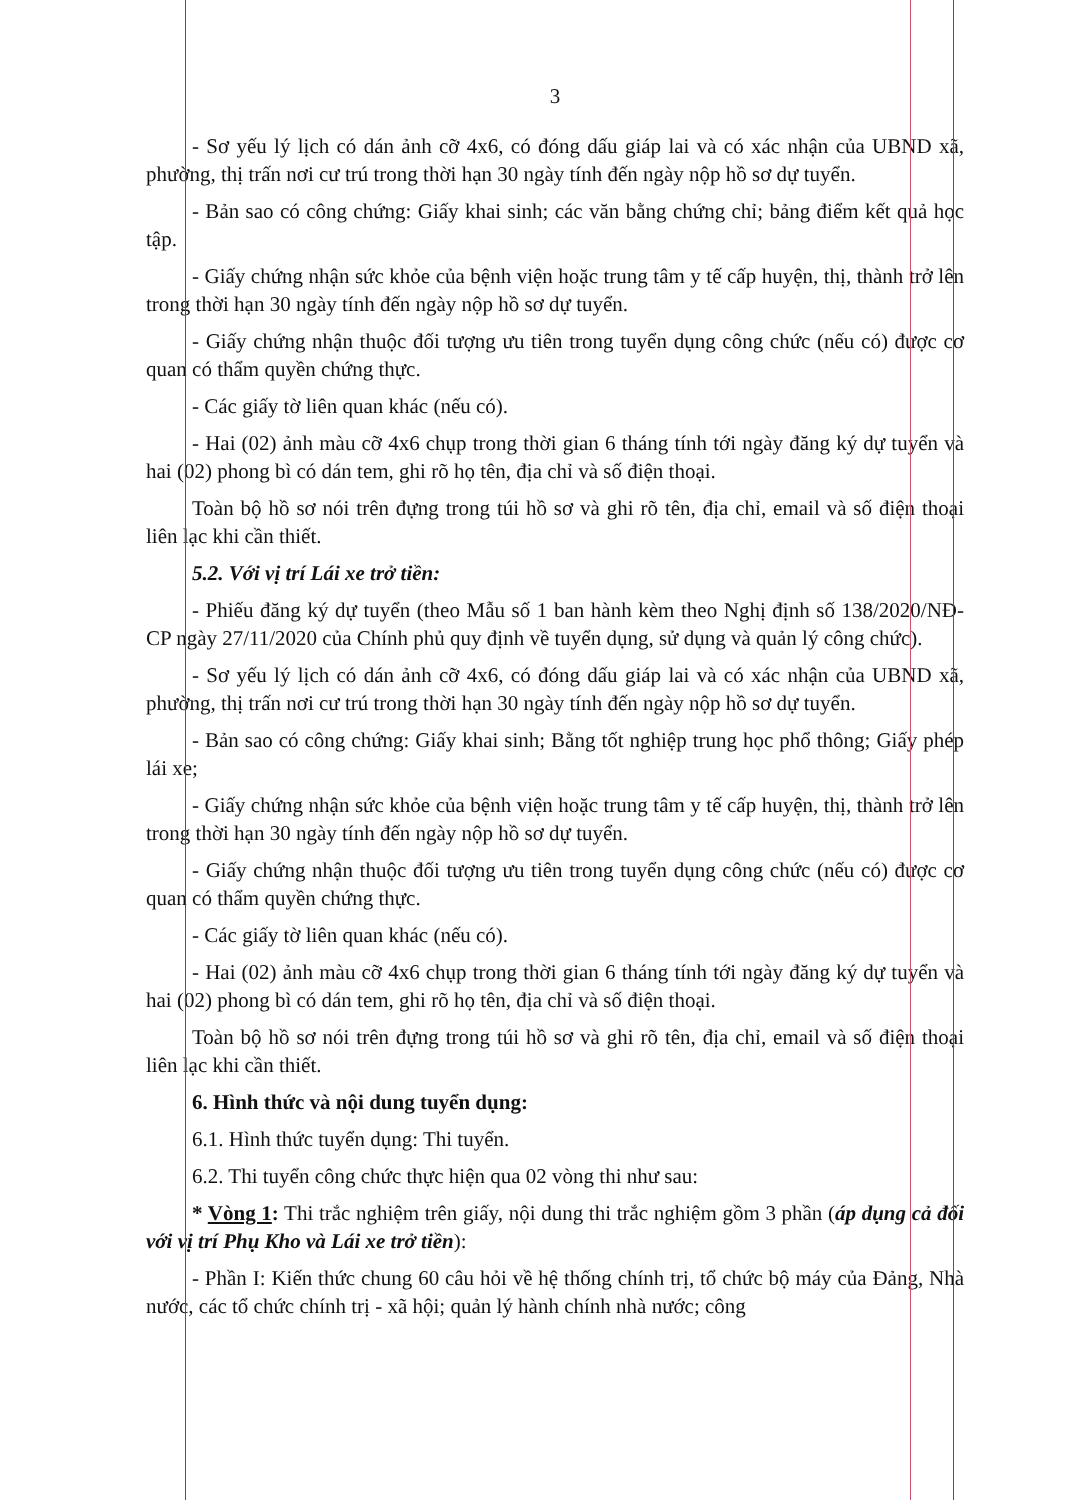3
- Sơ yếu lý lịch có dán ảnh cỡ 4x6, có đóng dấu giáp lai và có xác nhận của UBND xã, phường, thị trấn nơi cư trú trong thời hạn 30 ngày tính đến ngày nộp hồ sơ dự tuyển.
- Bản sao có công chứng: Giấy khai sinh; các văn bằng chứng chỉ; bảng điểm kết quả học tập.
- Giấy chứng nhận sức khỏe của bệnh viện hoặc trung tâm y tế cấp huyện, thị, thành trở lên trong thời hạn 30 ngày tính đến ngày nộp hồ sơ dự tuyển.
- Giấy chứng nhận thuộc đối tượng ưu tiên trong tuyển dụng công chức (nếu có) được cơ quan có thẩm quyền chứng thực.
- Các giấy tờ liên quan khác (nếu có).
- Hai (02) ảnh màu cỡ 4x6 chụp trong thời gian 6 tháng tính tới ngày đăng ký dự tuyển và hai (02) phong bì có dán tem, ghi rõ họ tên, địa chỉ và số điện thoại.
Toàn bộ hồ sơ nói trên đựng trong túi hồ sơ và ghi rõ tên, địa chỉ, email và số điện thoại liên lạc khi cần thiết.
5.2. Với vị trí Lái xe trở tiền:
- Phiếu đăng ký dự tuyển (theo Mẫu số 1 ban hành kèm theo Nghị định số 138/2020/NĐ-CP ngày 27/11/2020 của Chính phủ quy định về tuyển dụng, sử dụng và quản lý công chức).
- Sơ yếu lý lịch có dán ảnh cỡ 4x6, có đóng dấu giáp lai và có xác nhận của UBND xã, phường, thị trấn nơi cư trú trong thời hạn 30 ngày tính đến ngày nộp hồ sơ dự tuyển.
- Bản sao có công chứng: Giấy khai sinh; Bằng tốt nghiệp trung học phổ thông; Giấy phép lái xe;
- Giấy chứng nhận sức khỏe của bệnh viện hoặc trung tâm y tế cấp huyện, thị, thành trở lên trong thời hạn 30 ngày tính đến ngày nộp hồ sơ dự tuyển.
- Giấy chứng nhận thuộc đối tượng ưu tiên trong tuyển dụng công chức (nếu có) được cơ quan có thẩm quyền chứng thực.
- Các giấy tờ liên quan khác (nếu có).
- Hai (02) ảnh màu cỡ 4x6 chụp trong thời gian 6 tháng tính tới ngày đăng ký dự tuyển và hai (02) phong bì có dán tem, ghi rõ họ tên, địa chỉ và số điện thoại.
Toàn bộ hồ sơ nói trên đựng trong túi hồ sơ và ghi rõ tên, địa chỉ, email và số điện thoại liên lạc khi cần thiết.
6. Hình thức và nội dung tuyển dụng:
6.1. Hình thức tuyển dụng: Thi tuyển.
6.2. Thi tuyển công chức thực hiện qua 02 vòng thi như sau:
* Vòng 1: Thi trắc nghiệm trên giấy, nội dung thi trắc nghiệm gồm 3 phần (áp dụng cả đối với vị trí Phụ Kho và Lái xe trở tiền):
- Phần I: Kiến thức chung 60 câu hỏi về hệ thống chính trị, tổ chức bộ máy của Đảng, Nhà nước, các tổ chức chính trị - xã hội; quản lý hành chính nhà nước; công